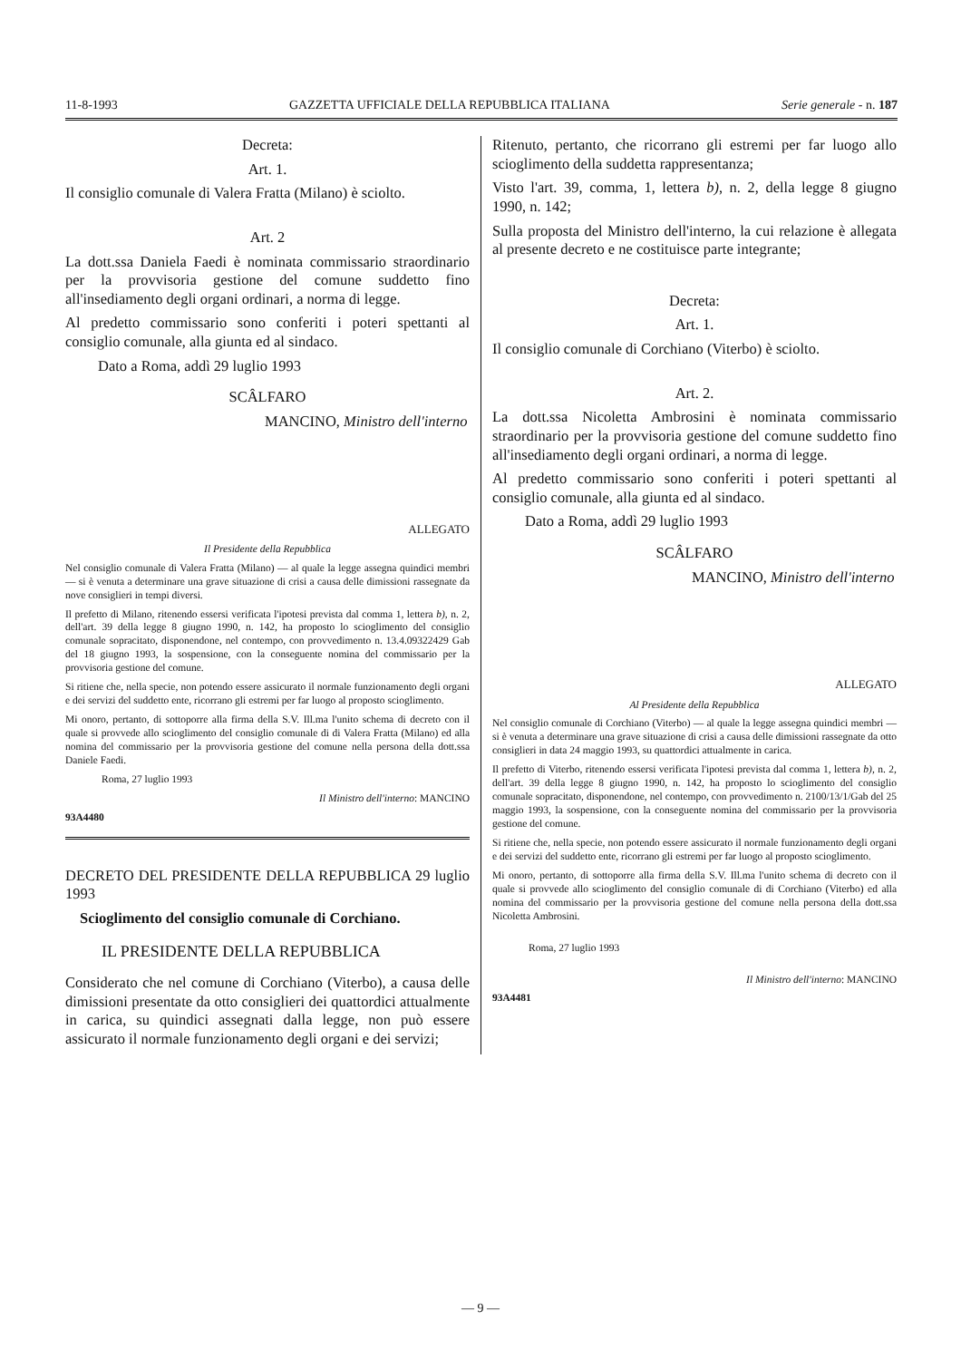11-8-1993 GAZZETTA UFFICIALE DELLA REPUBBLICA ITALIANA Serie generale - n. 187
Decreta:
Art. 1.
Il consiglio comunale di Valera Fratta (Milano) è sciolto.
Art. 2
La dott.ssa Daniela Faedi è nominata commissario straordinario per la provvisoria gestione del comune suddetto fino all'insediamento degli organi ordinari, a norma di legge.
Al predetto commissario sono conferiti i poteri spettanti al consiglio comunale, alla giunta ed al sindaco.
Dato a Roma, addì 29 luglio 1993
SCÂLFARO
MANCINO, Ministro dell'interno
ALLEGATO
Il Presidente della Repubblica
Nel consiglio comunale di Valera Fratta (Milano) — al quale la legge assegna quindici membri — si è venuta a determinare una grave situazione di crisi a causa delle dimissioni rassegnate da nove consiglieri in tempi diversi.
Il prefetto di Milano, ritenendo essersi verificata l'ipotesi prevista dal comma 1, lettera b), n. 2, dell'art. 39 della legge 8 giugno 1990, n. 142, ha proposto lo scioglimento del consiglio comunale sopracitato, disponendone, nel contempo, con provvedimento n. 13.4.09322429 Gab del 18 giugno 1993, la sospensione, con la conseguente nomina del commissario per la provvisoria gestione del comune.
Si ritiene che, nella specie, non potendo essere assicurato il normale funzionamento degli organi e dei servizi del suddetto ente, ricorrano gli estremi per far luogo al proposto scioglimento.
Mi onoro, pertanto, di sottoporre alla firma della S.V. Ill.ma l'unito schema di decreto con il quale si provvede allo scioglimento del consiglio comunale di di Valera Fratta (Milano) ed alla nomina del commissario per la provvisoria gestione del comune nella persona della dott.ssa Daniele Faedi.
Roma, 27 luglio 1993
Il Ministro dell'interno: MANCINO
93A4480
DECRETO DEL PRESIDENTE DELLA REPUBBLICA 29 luglio 1993
Scioglimento del consiglio comunale di Corchiano.
IL PRESIDENTE DELLA REPUBBLICA
Considerato che nel comune di Corchiano (Viterbo), a causa delle dimissioni presentate da otto consiglieri dei quattordici attualmente in carica, su quindici assegnati dalla legge, non può essere assicurato il normale funzionamento degli organi e dei servizi;
Ritenuto, pertanto, che ricorrano gli estremi per far luogo allo scioglimento della suddetta rappresentanza;
Visto l'art. 39, comma, 1, lettera b), n. 2, della legge 8 giugno 1990, n. 142;
Sulla proposta del Ministro dell'interno, la cui relazione è allegata al presente decreto e ne costituisce parte integrante;
Decreta:
Art. 1.
Il consiglio comunale di Corchiano (Viterbo) è sciolto.
Art. 2.
La dott.ssa Nicoletta Ambrosini è nominata commissario straordinario per la provvisoria gestione del comune suddetto fino all'insediamento degli organi ordinari, a norma di legge.
Al predetto commissario sono conferiti i poteri spettanti al consiglio comunale, alla giunta ed al sindaco.
Dato a Roma, addì 29 luglio 1993
SCÂLFARO
MANCINO, Ministro dell'interno
ALLEGATO
Al Presidente della Repubblica
Nel consiglio comunale di Corchiano (Viterbo) — al quale la legge assegna quindici membri — si è venuta a determinare una grave situazione di crisi a causa delle dimissioni rassegnate da otto consiglieri in data 24 maggio 1993, su quattordici attualmente in carica.
Il prefetto di Viterbo, ritenendo essersi verificata l'ipotesi prevista dal comma 1, lettera b), n. 2, dell'art. 39 della legge 8 giugno 1990, n. 142, ha proposto lo scioglimento del consiglio comunale sopracitato, disponendone, nel contempo, con provvedimento n. 2100/13/1/Gab del 25 maggio 1993, la sospensione, con la conseguente nomina del commissario per la provvisoria gestione del comune.
Si ritiene che, nella specie, non potendo essere assicurato il normale funzionamento degli organi e dei servizi del suddetto ente, ricorrano gli estremi per far luogo al proposto scioglimento.
Mi onoro, pertanto, di sottoporre alla firma della S.V. Ill.ma l'unito schema di decreto con il quale si provvede allo scioglimento del consiglio comunale di di Corchiano (Viterbo) ed alla nomina del commissario per la provvisoria gestione del comune nella persona della dott.ssa Nicoletta Ambrosini.
Roma, 27 luglio 1993
Il Ministro dell'interno: MANCINO
93A4481
— 9 —